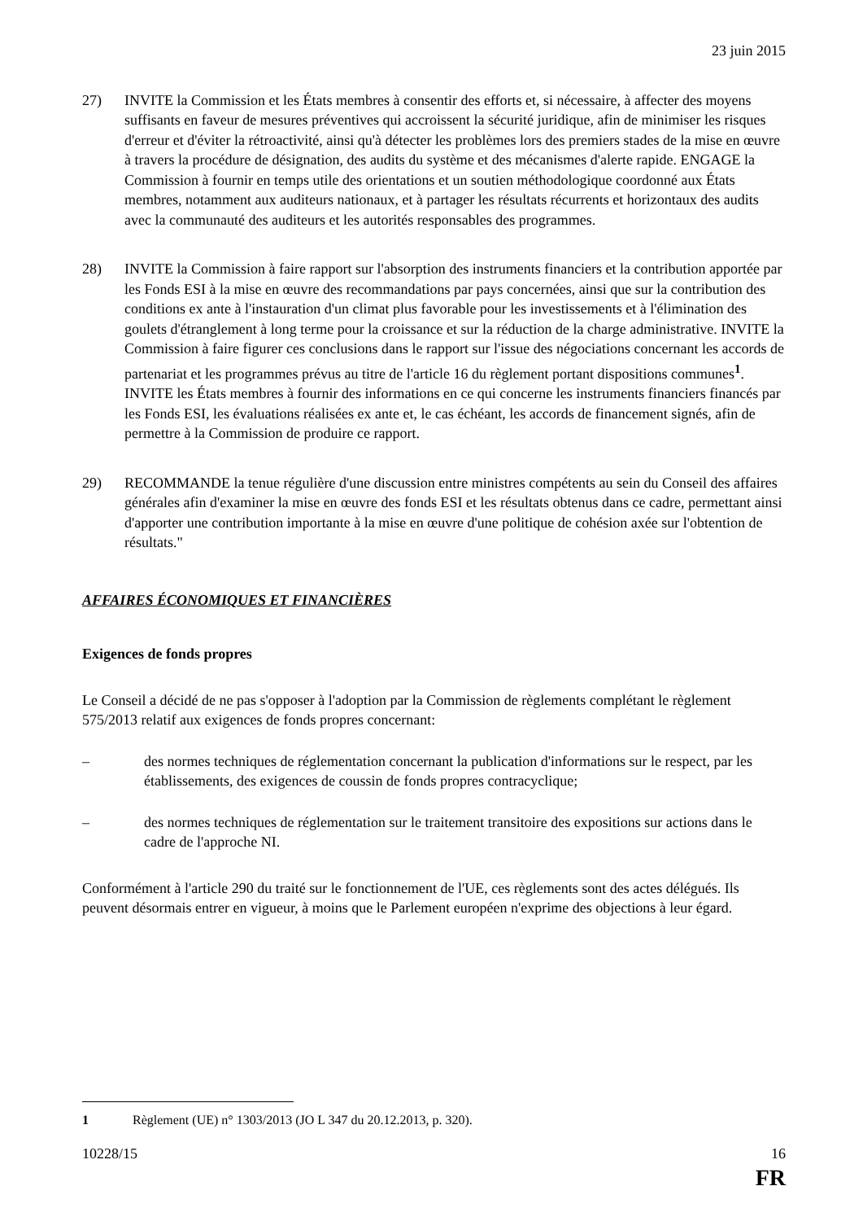23 juin 2015
27) INVITE la Commission et les États membres à consentir des efforts et, si nécessaire, à affecter des moyens suffisants en faveur de mesures préventives qui accroissent la sécurité juridique, afin de minimiser les risques d'erreur et d'éviter la rétroactivité, ainsi qu'à détecter les problèmes lors des premiers stades de la mise en œuvre à travers la procédure de désignation, des audits du système et des mécanismes d'alerte rapide. ENGAGE la Commission à fournir en temps utile des orientations et un soutien méthodologique coordonné aux États membres, notamment aux auditeurs nationaux, et à partager les résultats récurrents et horizontaux des audits avec la communauté des auditeurs et les autorités responsables des programmes.
28) INVITE la Commission à faire rapport sur l'absorption des instruments financiers et la contribution apportée par les Fonds ESI à la mise en œuvre des recommandations par pays concernées, ainsi que sur la contribution des conditions ex ante à l'instauration d'un climat plus favorable pour les investissements et à l'élimination des goulets d'étranglement à long terme pour la croissance et sur la réduction de la charge administrative. INVITE la Commission à faire figurer ces conclusions dans le rapport sur l'issue des négociations concernant les accords de partenariat et les programmes prévus au titre de l'article 16 du règlement portant dispositions communes<sup>1</sup>. INVITE les États membres à fournir des informations en ce qui concerne les instruments financiers financés par les Fonds ESI, les évaluations réalisées ex ante et, le cas échéant, les accords de financement signés, afin de permettre à la Commission de produire ce rapport.
29) RECOMMANDE la tenue régulière d'une discussion entre ministres compétents au sein du Conseil des affaires générales afin d'examiner la mise en œuvre des fonds ESI et les résultats obtenus dans ce cadre, permettant ainsi d'apporter une contribution importante à la mise en œuvre d'une politique de cohésion axée sur l'obtention de résultats."
AFFAIRES ÉCONOMIQUES ET FINANCIÈRES
Exigences de fonds propres
Le Conseil a décidé de ne pas s'opposer à l'adoption par la Commission de règlements complétant le règlement 575/2013 relatif aux exigences de fonds propres concernant:
– des normes techniques de réglementation concernant la publication d'informations sur le respect, par les établissements, des exigences de coussin de fonds propres contracyclique;
– des normes techniques de réglementation sur le traitement transitoire des expositions sur actions dans le cadre de l'approche NI.
Conformément à l'article 290 du traité sur le fonctionnement de l'UE, ces règlements sont des actes délégués. Ils peuvent désormais entrer en vigueur, à moins que le Parlement européen n'exprime des objections à leur égard.
1 Règlement (UE) n° 1303/2013 (JO L 347 du 20.12.2013, p. 320).
10228/15 16
FR